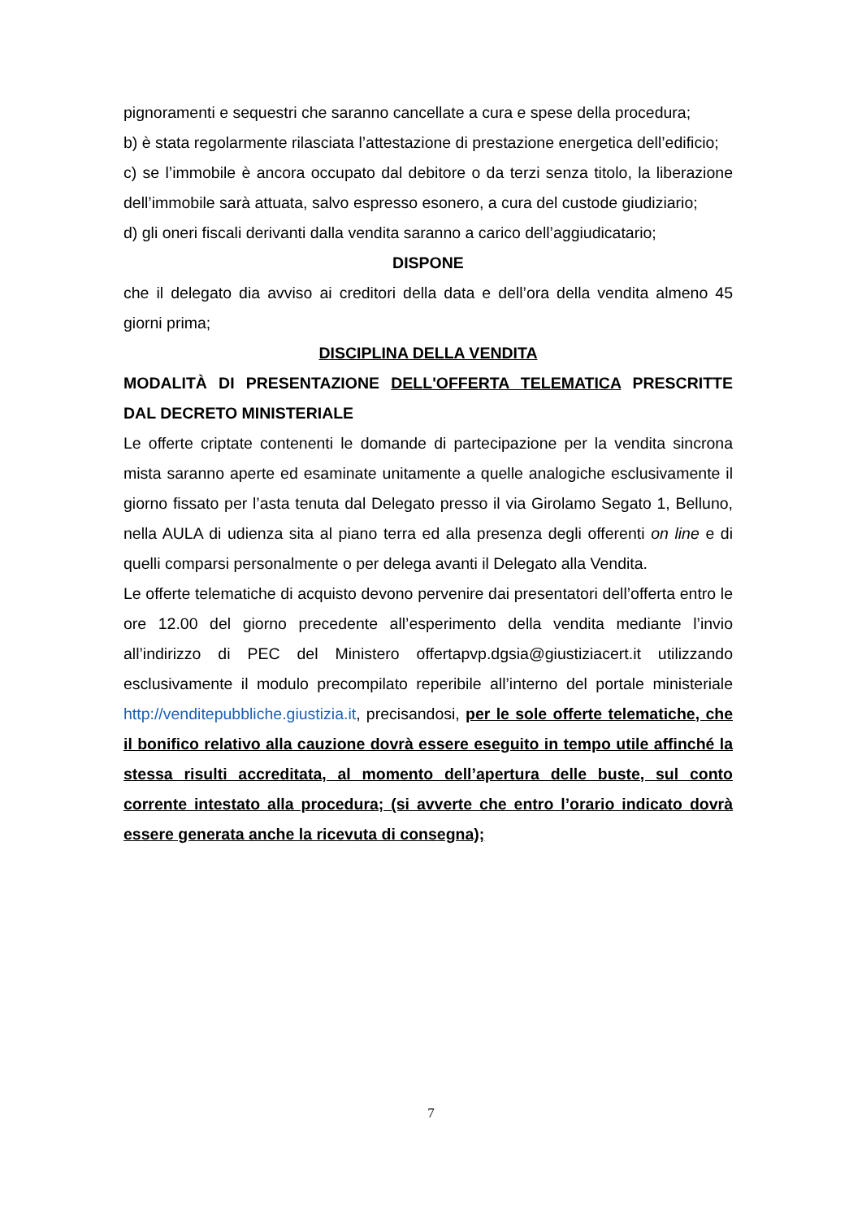pignoramenti e sequestri che saranno cancellate a cura e spese della procedura;
b) è stata regolarmente rilasciata l’attestazione di prestazione energetica dell’edificio;
c) se l’immobile è ancora occupato dal debitore o da terzi senza titolo, la liberazione dell’immobile sarà attuata, salvo espresso esonero, a cura del custode giudiziario;
d) gli oneri fiscali derivanti dalla vendita saranno a carico dell’aggiudicatario;
DISPONE
che il delegato dia avviso ai creditori della data e dell’ora della vendita almeno 45 giorni prima;
DISCIPLINA DELLA VENDITA
MODALITÀ DI PRESENTAZIONE DELL'OFFERTA TELEMATICA PRESCRITTE DAL DECRETO MINISTERIALE
Le offerte criptate contenenti le domande di partecipazione per la vendita sincrona mista saranno aperte ed esaminate unitamente a quelle analogiche esclusivamente il giorno fissato per l’asta tenuta dal Delegato presso il via Girolamo Segato 1, Belluno, nella AULA di udienza sita al piano terra ed alla presenza degli offerenti on line e di quelli comparsi personalmente o per delega avanti il Delegato alla Vendita.
Le offerte telematiche di acquisto devono pervenire dai presentatori dell’offerta entro le ore 12.00 del giorno precedente all’esperimento della vendita mediante l’invio all’indirizzo di PEC del Ministero offertapvp.dgsia@giustiziacert.it utilizzando esclusivamente il modulo precompilato reperibile all’interno del portale ministeriale http://venditepubbliche.giustizia.it, precisandosi, per le sole offerte telematiche, che il bonifico relativo alla cauzione dovrà essere eseguito in tempo utile affinché la stessa risulti accreditata, al momento dell’apertura delle buste, sul conto corrente intestato alla procedura; (si avverte che entro l’orario indicato dovrà essere generata anche la ricevuta di consegna);
7